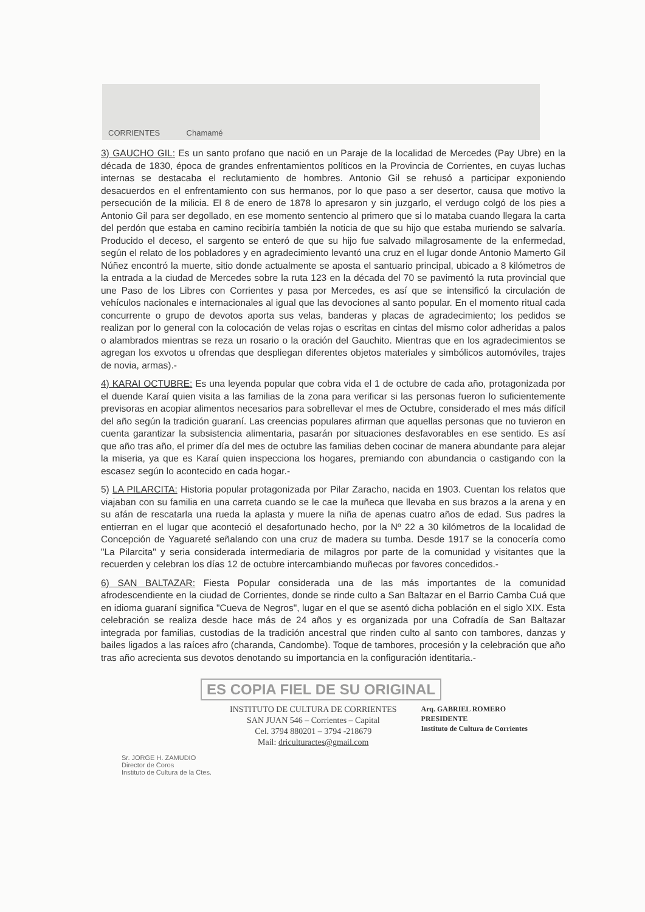CORRIENTES Chamamé
3) GAUCHO GIL: Es un santo profano que nació en un Paraje de la localidad de Mercedes (Pay Ubre) en la década de 1830, época de grandes enfrentamientos políticos en la Provincia de Corrientes, en cuyas luchas internas se destacaba el reclutamiento de hombres. Antonio Gil se rehusó a participar exponiendo desacuerdos en el enfrentamiento con sus hermanos, por lo que paso a ser desertor, causa que motivo la persecución de la milicia. El 8 de enero de 1878 lo apresaron y sin juzgarlo, el verdugo colgó de los pies a Antonio Gil para ser degollado, en ese momento sentencio al primero que si lo mataba cuando llegara la carta del perdón que estaba en camino recibiría también la noticia de que su hijo que estaba muriendo se salvaría. Producido el deceso, el sargento se enteró de que su hijo fue salvado milagrosamente de la enfermedad, según el relato de los pobladores y en agradecimiento levantó una cruz en el lugar donde Antonio Mamerto Gil Núñez encontró la muerte, sitio donde actualmente se aposta el santuario principal, ubicado a 8 kilómetros de la entrada a la ciudad de Mercedes sobre la ruta 123 en la década del 70 se pavimentó la ruta provincial que une Paso de los Libres con Corrientes y pasa por Mercedes, es así que se intensificó la circulación de vehículos nacionales e internacionales al igual que las devociones al santo popular. En el momento ritual cada concurrente o grupo de devotos aporta sus velas, banderas y placas de agradecimiento; los pedidos se realizan por lo general con la colocación de velas rojas o escritas en cintas del mismo color adheridas a palos o alambrados mientras se reza un rosario o la oración del Gauchito. Mientras que en los agradecimientos se agregan los exvotos u ofrendas que despliegan diferentes objetos materiales y simbólicos automóviles, trajes de novia, armas).-
4) KARAI OCTUBRE: Es una leyenda popular que cobra vida el 1 de octubre de cada año, protagonizada por el duende Karaí quien visita a las familias de la zona para verificar si las personas fueron lo suficientemente previsoras en acopiar alimentos necesarios para sobrellevar el mes de Octubre, considerado el mes más difícil del año según la tradición guaraní. Las creencias populares afirman que aquellas personas que no tuvieron en cuenta garantizar la subsistencia alimentaria, pasarán por situaciones desfavorables en ese sentido. Es así que año tras año, el primer día del mes de octubre las familias deben cocinar de manera abundante para alejar la miseria, ya que es Karaí quien inspecciona los hogares, premiando con abundancia o castigando con la escasez según lo acontecido en cada hogar.-
5) LA PILARCITA: Historia popular protagonizada por Pilar Zaracho, nacida en 1903. Cuentan los relatos que viajaban con su familia en una carreta cuando se le cae la muñeca que llevaba en sus brazos a la arena y en su afán de rescatarla una rueda la aplasta y muere la niña de apenas cuatro años de edad. Sus padres la entierran en el lugar que aconteció el desafortunado hecho, por la Nº 22 a 30 kilómetros de la localidad de Concepción de Yaguareté señalando con una cruz de madera su tumba. Desde 1917 se la conocería como "La Pilarcita" y seria considerada intermediaria de milagros por parte de la comunidad y visitantes que la recuerden y celebran los días 12 de octubre intercambiando muñecas por favores concedidos.-
6) SAN BALTAZAR: Fiesta Popular considerada una de las más importantes de la comunidad afrodescendiente en la ciudad de Corrientes, donde se rinde culto a San Baltazar en el Barrio Camba Cuá que en idioma guaraní significa "Cueva de Negros", lugar en el que se asentó dicha población en el siglo XIX. Esta celebración se realiza desde hace más de 24 años y es organizada por una Cofradía de San Baltazar integrada por familias, custodias de la tradición ancestral que rinden culto al santo con tambores, danzas y bailes ligados a las raíces afro (charanda, Candombe). Toque de tambores, procesión y la celebración que año tras año acrecienta sus devotos denotando su importancia en la configuración identitaria.-
ES COPIA FIEL DE SU ORIGINAL
INSTITUTO DE CULTURA DE CORRIENTES
SAN JUAN 546 – Corrientes – Capital
Cel. 3794 880201 – 3794 -218679
Mail: driculturactes@gmail.com
Arq. GABRIEL ROMERO
PRESIDENTE
Instituto de Cultura de Corrientes
Sr. JORGE H. ZAMUDIO
Director de Coros
Instituto de Cultura de la Ctes.